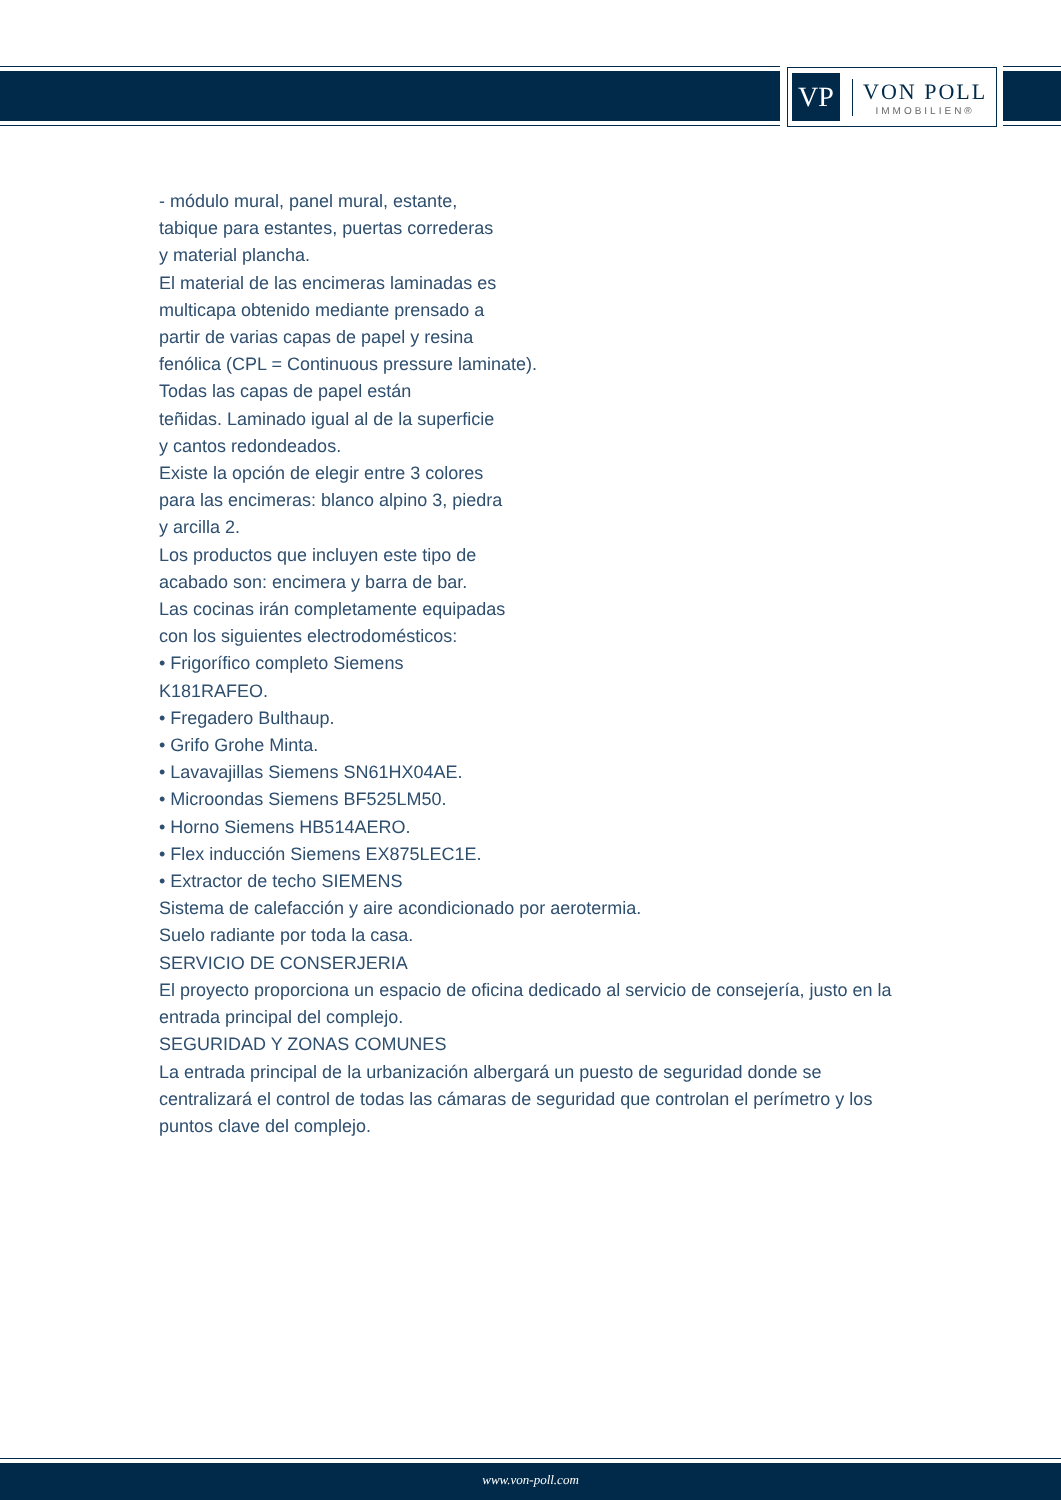VP
VON POLL
IMMOBILIEN®
- módulo mural, panel mural, estante,
tabique para estantes, puertas correderas
y material plancha.
El material de las encimeras laminadas es
multicapa obtenido mediante prensado a
partir de varias capas de papel y resina
fenólica (CPL = Continuous pressure laminate).
Todas las capas de papel están
teñidas. Laminado igual al de la superficie
y cantos redondeados.
Existe la opción de elegir entre 3 colores
para las encimeras: blanco alpino 3, piedra
y arcilla 2.
Los productos que incluyen este tipo de
acabado son: encimera y barra de bar.
Las cocinas irán completamente equipadas
con los siguientes electrodomésticos:
• Frigorífico completo Siemens
K181RAFEO.
• Fregadero Bulthaup.
• Grifo Grohe Minta.
• Lavavajillas Siemens SN61HX04AE.
• Microondas Siemens BF525LM50.
• Horno Siemens HB514AERO.
• Flex inducción Siemens EX875LEC1E.
• Extractor de techo SIEMENS
Sistema de calefacción y aire acondicionado por aerotermia.
Suelo radiante por toda la casa.
SERVICIO DE CONSERJERIA
El proyecto proporciona un espacio de oficina dedicado al servicio de consejería, justo en la entrada principal del complejo.
SEGURIDAD Y ZONAS COMUNES
La entrada principal de la urbanización albergará un puesto de seguridad donde se centralizará el control de todas las cámaras de seguridad que controlan el perímetro y los puntos clave del complejo.
www.von-poll.com